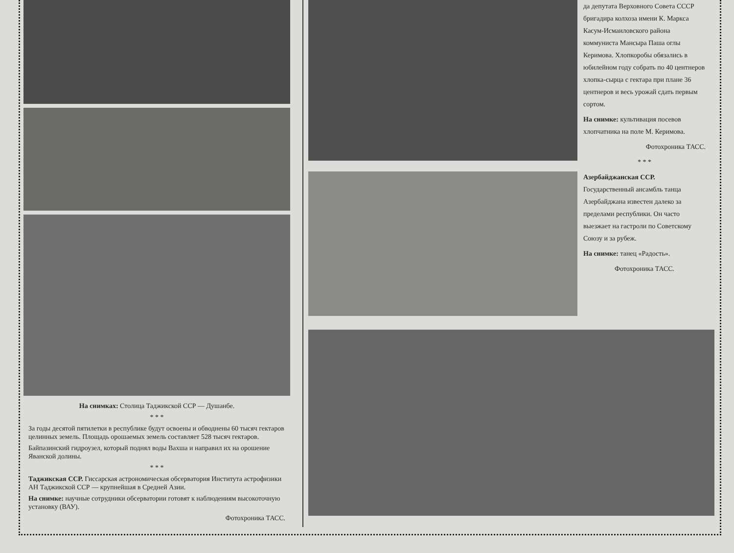На снимках: Столица Таджикской ССР — Душанбе.
* * *
За годы десятой пятилетки в республике будут освоены и обводнены 60 тысяч гектаров целинных земель. Площадь орошаемых земель составляет 528 тысяч гектаров.
Байпазинский гидроузел, который поднял воды Вахша и направил их на орошение Яванской долины.
* * *
Таджикская ССР. Гиссарская астрономическая обсерватория Института астрофизики АН Таджикской ССР — крупнейшая в Средней Азии.
На снимке: научные сотрудники обсерватории готовят к наблюдениям высокоточную установку (ВАУ).
Фотохроника ТАСС.
да депутата Верховного Совета СССР бригадира колхоза имени К. Маркса Касум-Исмаиловского района коммуниста Мансыра Паша оглы Керимова. Хлопкоробы обязались в юбилейном году собрать по 40 центнеров хлопка-сырца с гектара при плане 36 центнеров и весь урожай сдать первым сортом.
На снимке: культивация посевов хлопчатника на поле М. Керимова.
Фотохроника ТАСС.
* * *
Азербайджанская ССР. Государственный ансамбль танца Азербайджана известен далеко за пределами республики. Он часто выезжает на гастроли по Советскому Союзу и за рубеж.
На снимке: танец «Радость».
Фотохроника ТАСС.